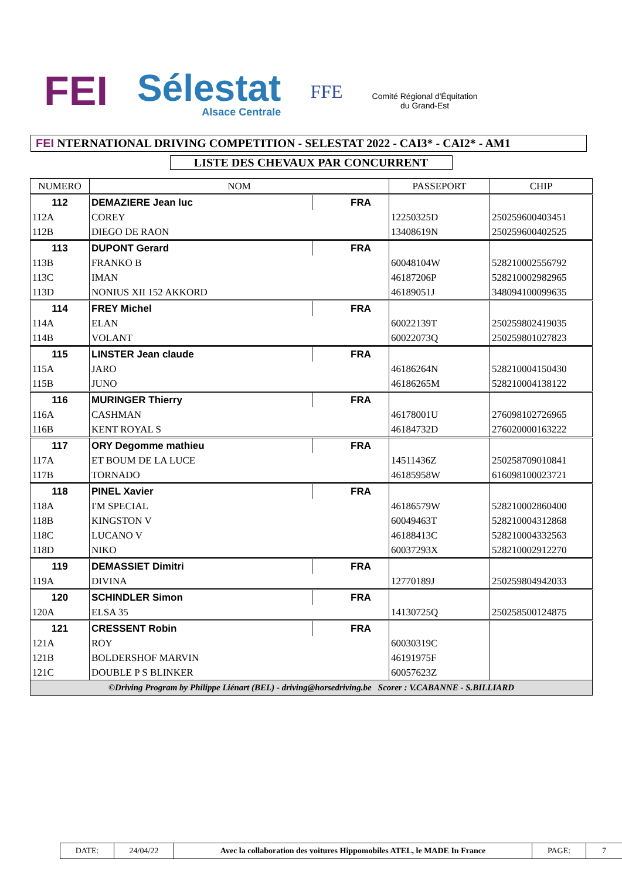FEI
Sélestat
Alsace Centrale
FFE
Comité Régional d'Équitation
du Grand-Est
FEI NTERNATIONAL DRIVING COMPETITION - SELESTAT 2022 - CAI3* - CAI2* - AM1
LISTE DES CHEVAUX PAR CONCURRENT
| NUMERO | NOM | | PASSEPORT | CHIP |
| --- | --- | --- | --- | --- |
| 112 | DEMAZIERE Jean luc | FRA | | |
| 112A | COREY | | 12250325D | 250259600403451 |
| 112B | DIEGO DE RAON | | 13408619N | 250259600402525 |
| 113 | DUPONT Gerard | FRA | | |
| 113B | FRANKO B | | 60048104W | 528210002556792 |
| 113C | IMAN | | 46187206P | 528210002982965 |
| 113D | NONIUS XII 152 AKKORD | | 46189051J | 348094100099635 |
| 114 | FREY Michel | FRA | | |
| 114A | ELAN | | 60022139T | 250259802419035 |
| 114B | VOLANT | | 60022073Q | 250259801027823 |
| 115 | LINSTER Jean claude | FRA | | |
| 115A | JARO | | 46186264N | 528210004150430 |
| 115B | JUNO | | 46186265M | 528210004138122 |
| 116 | MURINGER Thierry | FRA | | |
| 116A | CASHMAN | | 46178001U | 276098102726965 |
| 116B | KENT ROYAL S | | 46184732D | 276020000163222 |
| 117 | ORY Degomme mathieu | FRA | | |
| 117A | ET BOUM DE LA LUCE | | 14511436Z | 250258709010841 |
| 117B | TORNADO | | 46185958W | 616098100023721 |
| 118 | PINEL Xavier | FRA | | |
| 118A | I'M SPECIAL | | 46186579W | 528210002860400 |
| 118B | KINGSTON V | | 60049463T | 528210004312868 |
| 118C | LUCANO V | | 46188413C | 528210004332563 |
| 118D | NIKO | | 60037293X | 528210002912270 |
| 119 | DEMASSIET Dimitri | FRA | | |
| 119A | DIVINA | | 12770189J | 250259804942033 |
| 120 | SCHINDLER Simon | FRA | | |
| 120A | ELSA 35 | | 14130725Q | 250258500124875 |
| 121 | CRESSENT Robin | FRA | | |
| 121A | ROY | | 60030319C | |
| 121B | BOLDERSHOF MARVIN | | 46191975F | |
| 121C | DOUBLE P S BLINKER | | 60057623Z | |
| ©Driving Program by Philippe Liénart (BEL) - driving@horsedriving.be Scorer : V.CABANNE - S.BILLIARD | | | | |
| DATE: | 24/04/22 | Avec la collaboration des voitures Hippomobiles ATEL, le MADE In France | PAGE: | 7 |